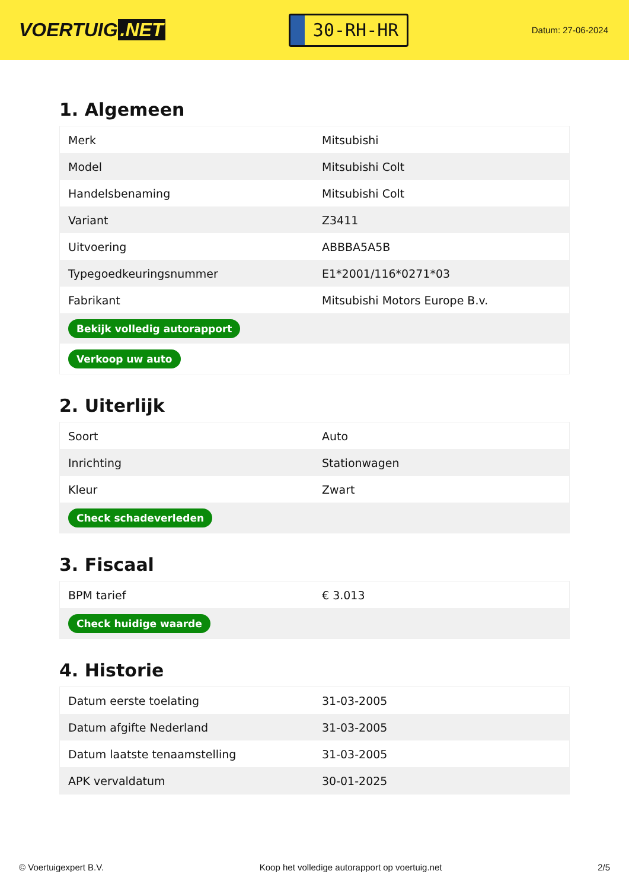VOERTUIG.NET
30-RH-HR
Datum: 27-06-2024
1. Algemeen
| Merk | Mitsubishi |
| Model | Mitsubishi Colt |
| Handelsbenaming | Mitsubishi Colt |
| Variant | Z3411 |
| Uitvoering | ABBBA5A5B |
| Typegoedkeuringsnummer | E1*2001/116*0271*03 |
| Fabrikant | Mitsubishi Motors Europe B.v. |
| Bekijk volledig autorapport | |
| Verkoop uw auto | |
2. Uiterlijk
| Soort | Auto |
| Inrichting | Stationwagen |
| Kleur | Zwart |
| Check schadeverleden | |
3. Fiscaal
| BPM tarief | € 3.013 |
| Check huidige waarde | |
4. Historie
| Datum eerste toelating | 31-03-2005 |
| Datum afgifte Nederland | 31-03-2005 |
| Datum laatste tenaamstelling | 31-03-2005 |
| APK vervaldatum | 30-01-2025 |
© Voertuigexpert B.V. Koop het volledige autorapport op voertuig.net 2/5